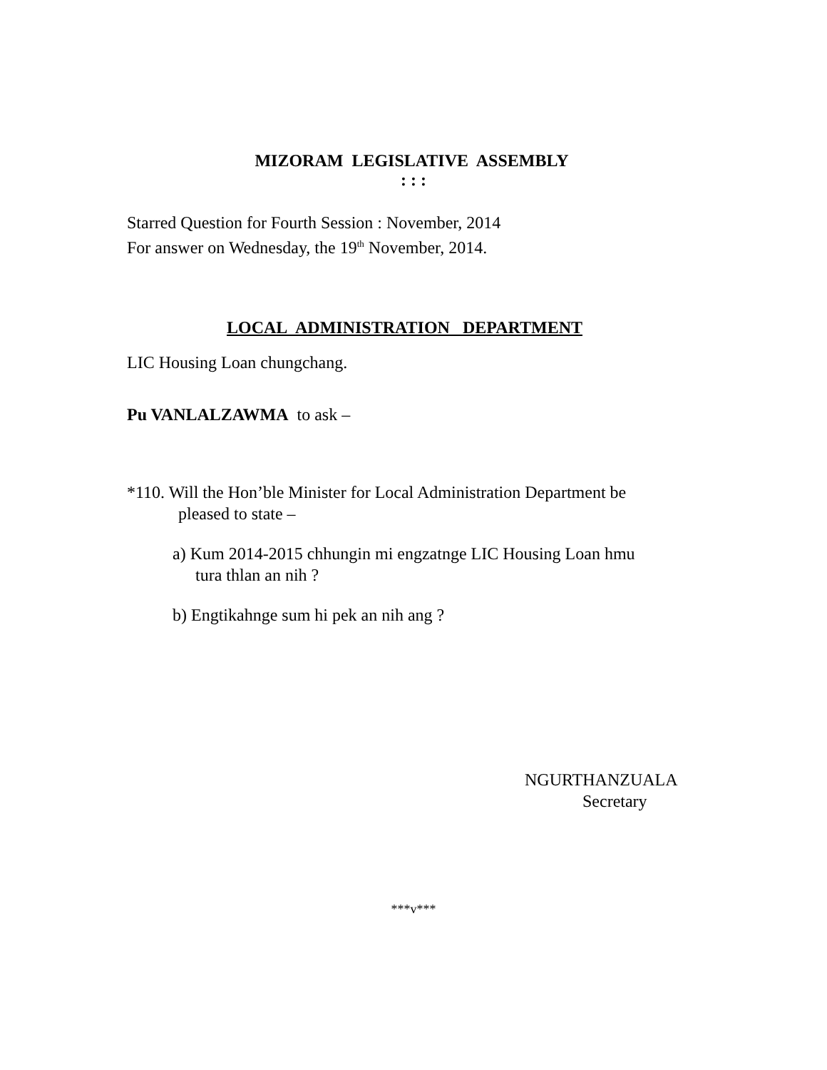MIZORAM LEGISLATIVE ASSEMBLY
: : :
Starred Question for Fourth Session : November, 2014
For answer on Wednesday, the 19<sup>th</sup> November, 2014.
LOCAL ADMINISTRATION DEPARTMENT
LIC Housing Loan chungchang.
Pu VANLALZAWMA to ask –
*110. Will the Hon’ble Minister for Local Administration Department be
pleased to state –
a) Kum 2014-2015 chhungin mi engzatnge LIC Housing Loan hmu
tura thlan an nih ?
b) Engtikahnge sum hi pek an nih ang ?
NGURTHANZUALA
Secretary
***v***